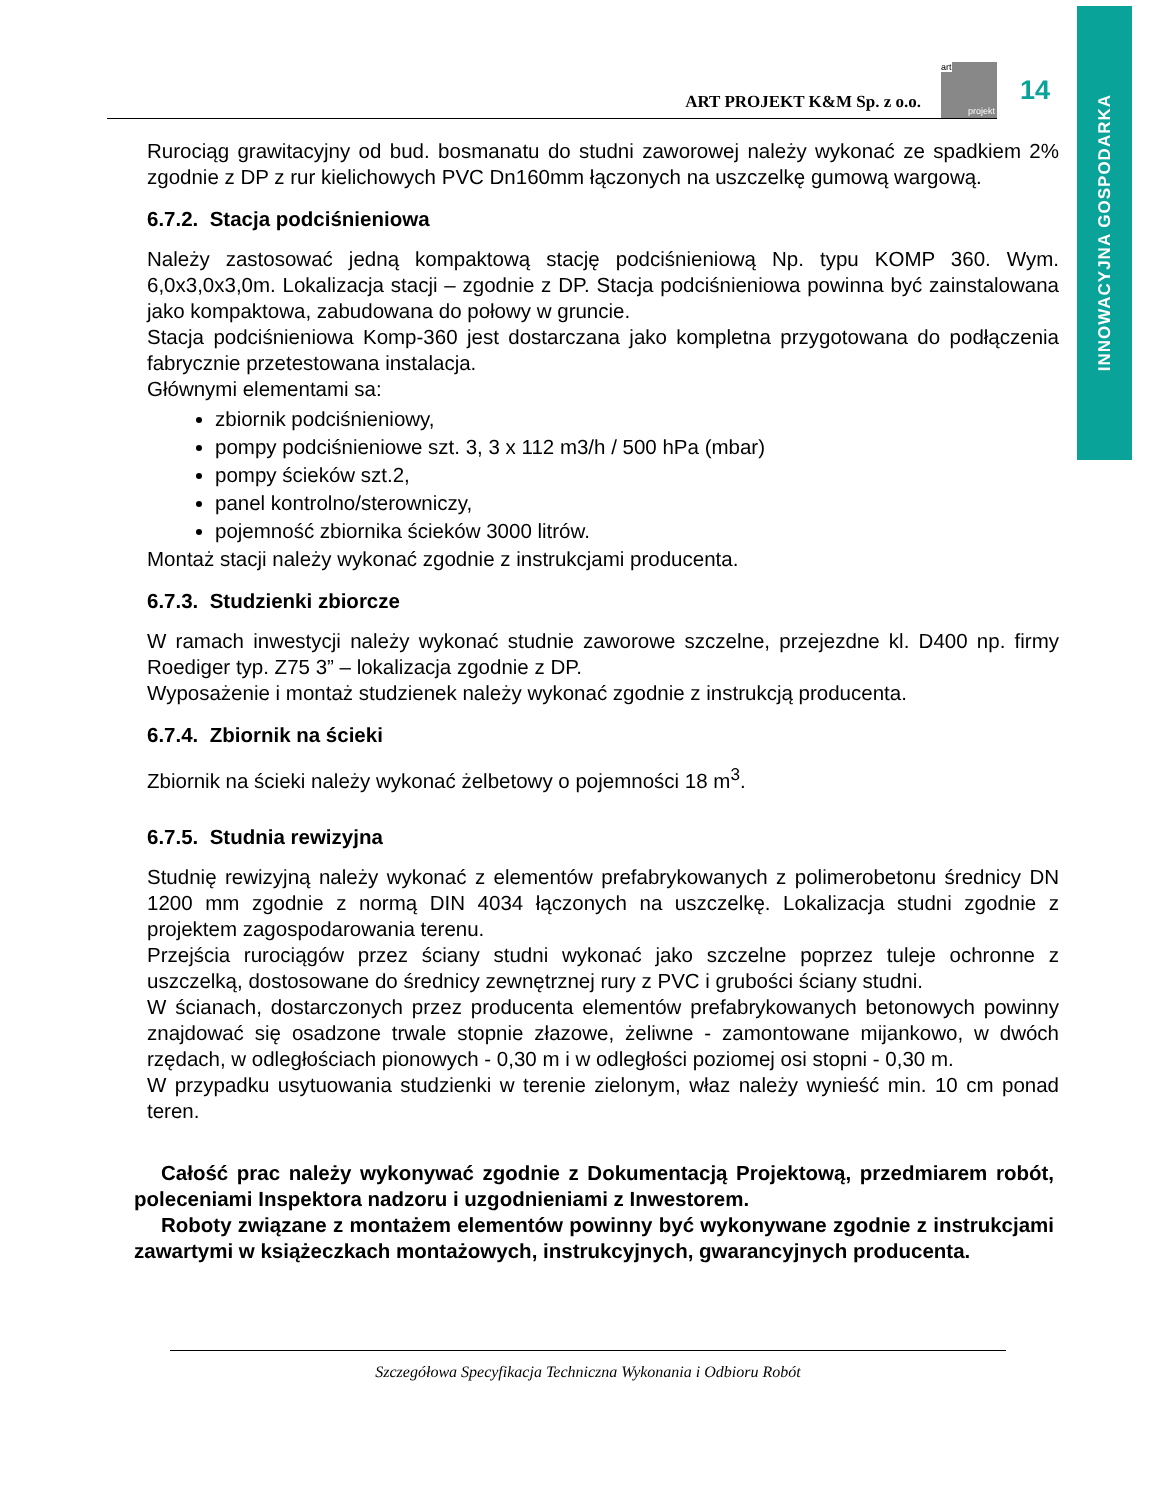INNOWACYJNA GOSPODARKA
ART PROJEKT K&M Sp. z o.o.
art
projekt
14
Rurociąg grawitacyjny od bud. bosmanatu do studni zaworowej należy wykonać ze spadkiem 2% zgodnie z DP z rur kielichowych PVC Dn160mm łączonych na uszczelkę gumową wargową.
6.7.2. Stacja podciśnieniowa
Należy zastosować jedną kompaktową stację podciśnieniową Np. typu KOMP 360. Wym. 6,0x3,0x3,0m. Lokalizacja stacji – zgodnie z DP. Stacja podciśnieniowa powinna być zainstalowana jako kompaktowa, zabudowana do połowy w gruncie.
Stacja podciśnieniowa Komp-360 jest dostarczana jako kompletna przygotowana do podłączenia fabrycznie przetestowana instalacja.
Głównymi elementami sa:
zbiornik podciśnieniowy,
pompy podciśnieniowe szt. 3, 3 x 112 m3/h / 500 hPa (mbar)
pompy ścieków szt.2,
panel kontrolno/sterowniczy,
pojemność zbiornika ścieków 3000 litrów.
Montaż stacji należy wykonać zgodnie z instrukcjami producenta.
6.7.3. Studzienki zbiorcze
W ramach inwestycji należy wykonać studnie zaworowe szczelne, przejezdne kl. D400 np. firmy Roediger typ. Z75 3” – lokalizacja zgodnie z DP.
Wyposażenie i montaż studzienek należy wykonać zgodnie z instrukcją producenta.
6.7.4. Zbiornik na ścieki
Zbiornik na ścieki należy wykonać żelbetowy o pojemności 18 m<sup>3</sup>.
6.7.5. Studnia rewizyjna
Studnię rewizyjną należy wykonać z elementów prefabrykowanych z polimerobetonu średnicy DN 1200 mm zgodnie z normą DIN 4034 łączonych na uszczelkę. Lokalizacja studni zgodnie z projektem zagospodarowania terenu.
Przejścia rurociągów przez ściany studni wykonać jako szczelne poprzez tuleje ochronne z uszczelką, dostosowane do średnicy zewnętrznej rury z PVC i grubości ściany studni.
W ścianach, dostarczonych przez producenta elementów prefabrykowanych betonowych powinny znajdować się osadzone trwale stopnie złazowe, żeliwne - zamontowane mijankowo, w dwóch rzędach, w odległościach pionowych - 0,30 m i w odległości poziomej osi stopni - 0,30 m.
W przypadku usytuowania studzienki w terenie zielonym, właz należy wynieść min. 10 cm ponad teren.
Całość prac należy wykonywać zgodnie z Dokumentacją Projektową, przedmiarem robót, poleceniami Inspektora nadzoru i uzgodnieniami z Inwestorem.
Roboty związane z montażem elementów powinny być wykonywane zgodnie z instrukcjami zawartymi w książeczkach montażowych, instrukcyjnych, gwarancyjnych producenta.
Szczegółowa Specyfikacja Techniczna Wykonania i Odbioru Robót